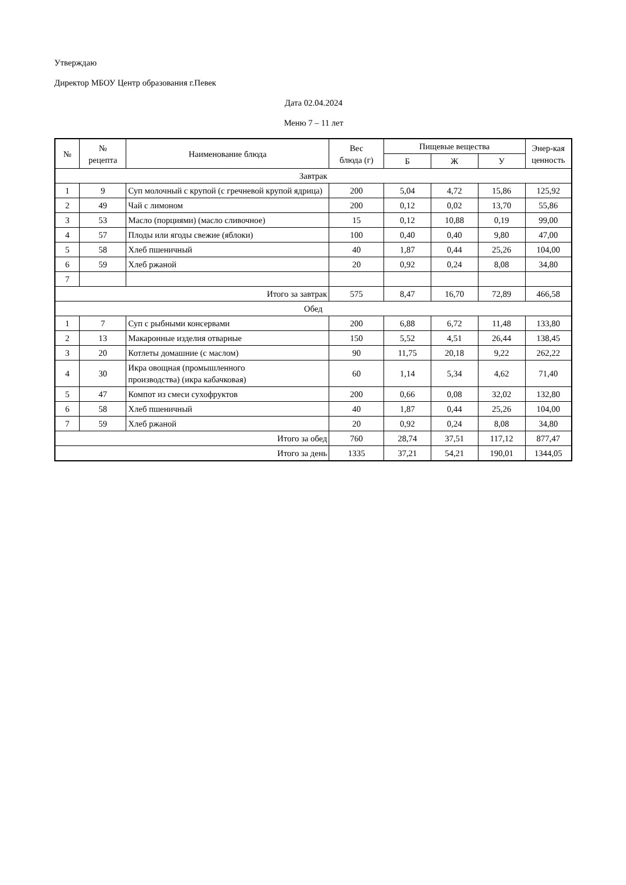Утверждаю
Директор МБОУ Центр образования г.Певек
Дата 02.04.2024
Меню 7 – 11 лет
| № | № рецепта | Наименование блюда | Вес блюда (г) | Пищевые вещества | | | Энер-кая ценность |
| --- | --- | --- | --- | --- | --- | --- | --- |
| | | | | Б | Ж | У | |
| Завтрак | | | | | | | |
| 1 | 9 | Суп молочный с крупой (с гречневой крупой ядрица) | 200 | 5,04 | 4,72 | 15,86 | 125,92 |
| 2 | 49 | Чай с лимоном | 200 | 0,12 | 0,02 | 13,70 | 55,86 |
| 3 | 53 | Масло (порциями) (масло сливочное) | 15 | 0,12 | 10,88 | 0,19 | 99,00 |
| 4 | 57 | Плоды или ягоды свежие (яблоки) | 100 | 0,40 | 0,40 | 9,80 | 47,00 |
| 5 | 58 | Хлеб пшеничный | 40 | 1,87 | 0,44 | 25,26 | 104,00 |
| 6 | 59 | Хлеб ржаной | 20 | 0,92 | 0,24 | 8,08 | 34,80 |
| 7 | | | | | | | |
| Итого за завтрак | | | 575 | 8,47 | 16,70 | 72,89 | 466,58 |
| Обед | | | | | | | |
| 1 | 7 | Суп с рыбными консервами | 200 | 6,88 | 6,72 | 11,48 | 133,80 |
| 2 | 13 | Макаронные изделия отварные | 150 | 5,52 | 4,51 | 26,44 | 138,45 |
| 3 | 20 | Котлеты домашние (с маслом) | 90 | 11,75 | 20,18 | 9,22 | 262,22 |
| 4 | 30 | Икра овощная (промышленного производства) (икра кабачковая) | 60 | 1,14 | 5,34 | 4,62 | 71,40 |
| 5 | 47 | Компот из смеси сухофруктов | 200 | 0,66 | 0,08 | 32,02 | 132,80 |
| 6 | 58 | Хлеб пшеничный | 40 | 1,87 | 0,44 | 25,26 | 104,00 |
| 7 | 59 | Хлеб ржаной | 20 | 0,92 | 0,24 | 8,08 | 34,80 |
| Итого за обед | | | 760 | 28,74 | 37,51 | 117,12 | 877,47 |
| Итого за день | | | 1335 | 37,21 | 54,21 | 190,01 | 1344,05 |